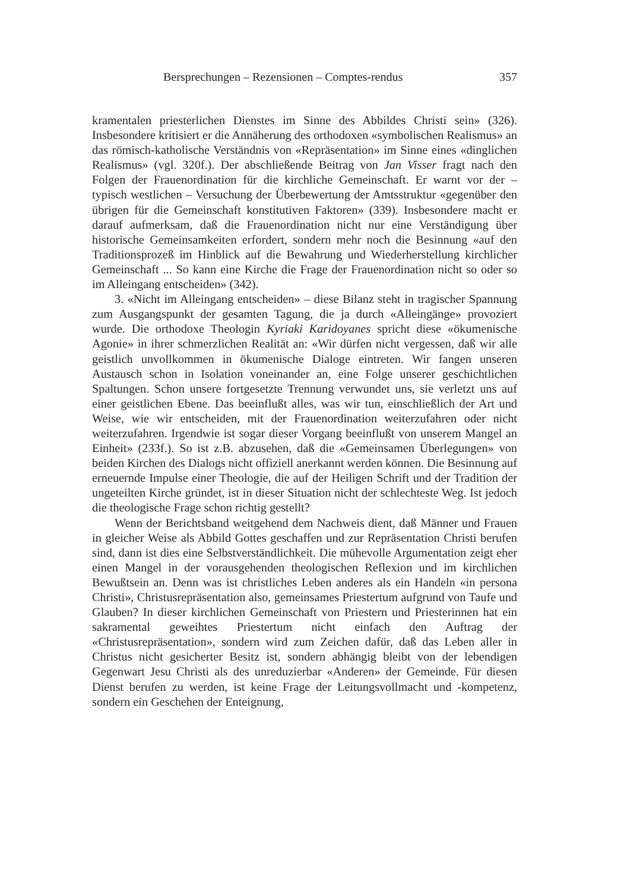Bersprechungen – Rezensionen – Comptes-rendus 357
kramentalen priesterlichen Dienstes im Sinne des Abbildes Christi sein» (326). Insbesondere kritisiert er die Annäherung des orthodoxen «symbolischen Realismus» an das römisch-katholische Verständnis von «Repräsentation» im Sinne eines «dinglichen Realismus» (vgl. 320f.). Der abschließende Beitrag von Jan Visser fragt nach den Folgen der Frauenordination für die kirchliche Gemeinschaft. Er warnt vor der – typisch westlichen – Versuchung der Überbewertung der Amtsstruktur «gegenüber den übrigen für die Gemeinschaft konstitutiven Faktoren» (339). Insbesondere macht er darauf aufmerksam, daß die Frauenordination nicht nur eine Verständigung über historische Gemeinsamkeiten erfordert, sondern mehr noch die Besinnung «auf den Traditionsprozeß im Hinblick auf die Bewahrung und Wiederherstellung kirchlicher Gemeinschaft ... So kann eine Kirche die Frage der Frauenordination nicht so oder so im Alleingang entscheiden» (342).
3. «Nicht im Alleingang entscheiden» – diese Bilanz steht in tragischer Spannung zum Ausgangspunkt der gesamten Tagung, die ja durch «Alleingänge» provoziert wurde. Die orthodoxe Theologin Kyriaki Karidoyanes spricht diese «ökumenische Agonie» in ihrer schmerzlichen Realität an: «Wir dürfen nicht vergessen, daß wir alle geistlich unvollkommen in ökumenische Dialoge eintreten. Wir fangen unseren Austausch schon in Isolation voneinander an, eine Folge unserer geschichtlichen Spaltungen. Schon unsere fortgesetzte Trennung verwundet uns, sie verletzt uns auf einer geistlichen Ebene. Das beeinflußt alles, was wir tun, einschließlich der Art und Weise, wie wir entscheiden, mit der Frauenordination weiterzufahren oder nicht weiterzufahren. Irgendwie ist sogar dieser Vorgang beeinflußt von unserem Mangel an Einheit» (233f.). So ist z.B. abzusehen, daß die «Gemeinsamen Überlegungen» von beiden Kirchen des Dialogs nicht offiziell anerkannt werden können. Die Besinnung auf erneuernde Impulse einer Theologie, die auf der Heiligen Schrift und der Tradition der ungeteilten Kirche gründet, ist in dieser Situation nicht der schlechteste Weg. Ist jedoch die theologische Frage schon richtig gestellt?
Wenn der Berichtsband weitgehend dem Nachweis dient, daß Männer und Frauen in gleicher Weise als Abbild Gottes geschaffen und zur Repräsentation Christi berufen sind, dann ist dies eine Selbstverständlichkeit. Die mühevolle Argumentation zeigt eher einen Mangel in der vorausgehenden theologischen Reflexion und im kirchlichen Bewußtsein an. Denn was ist christliches Leben anderes als ein Handeln «in persona Christi», Christusrepräsentation also, gemeinsames Priestertum aufgrund von Taufe und Glauben? In dieser kirchlichen Gemeinschaft von Priestern und Priesterinnen hat ein sakramental geweihtes Priestertum nicht einfach den Auftrag der «Christusrepräsentation», sondern wird zum Zeichen dafür, daß das Leben aller in Christus nicht gesicherter Besitz ist, sondern abhängig bleibt von der lebendigen Gegenwart Jesu Christi als des unreduzierbar «Anderen» der Gemeinde. Für diesen Dienst berufen zu werden, ist keine Frage der Leitungsvollmacht und -kompetenz, sondern ein Geschehen der Enteignung,